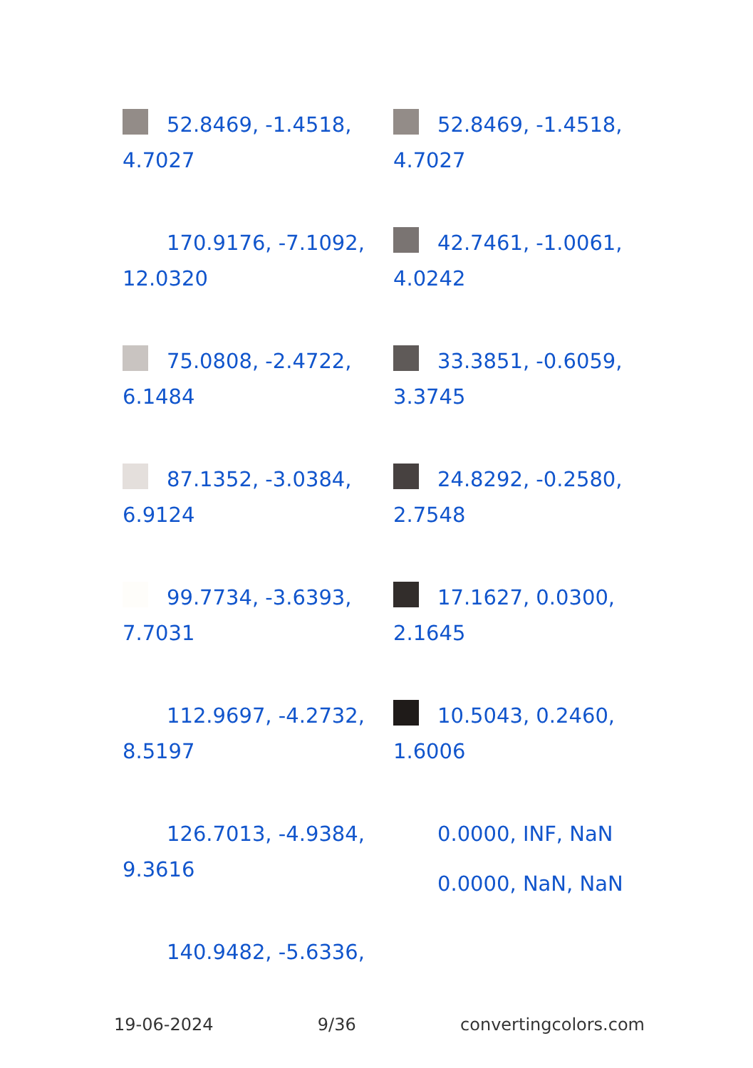52.8469, -1.4518, 4.7027
170.9176, -7.1092, 12.0320
75.0808, -2.4722, 6.1484
87.1352, -3.0384, 6.9124
99.7734, -3.6393, 7.7031
112.9697, -4.2732, 8.5197
126.7013, -4.9384, 9.3616
140.9482, -5.6336,
52.8469, -1.4518, 4.7027
42.7461, -1.0061, 4.0242
33.3851, -0.6059, 3.3745
24.8292, -0.2580, 2.7548
17.1627, 0.0300, 2.1645
10.5043, 0.2460, 1.6006
0.0000, INF, NaN
0.0000, NaN, NaN
19-06-2024 9/36 convertingcolors.com